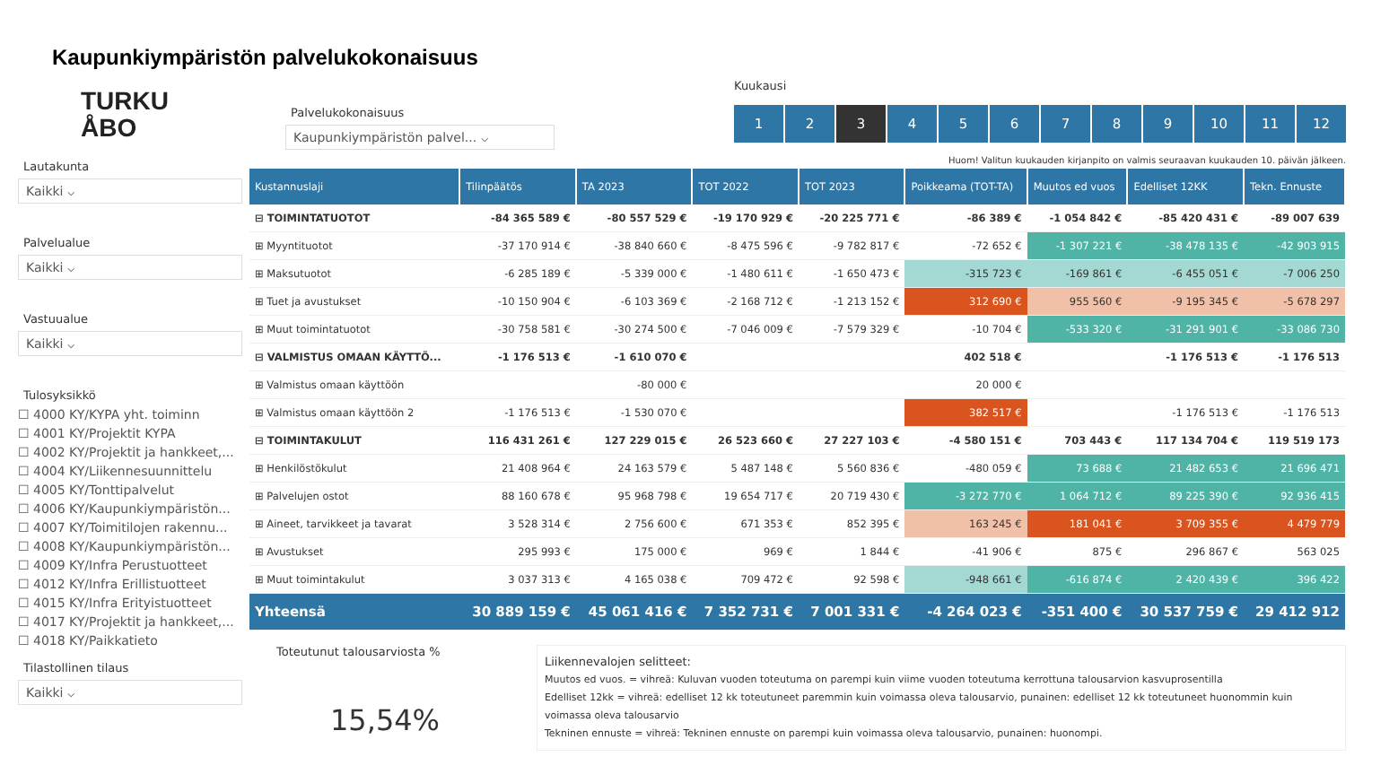Kaupunkiympäristön palvelukokonaisuus
TURKU
ÅBO
Lautakunta
Kaikki ⌵
Palvelualue
Kaikki ⌵
Vastuualue
Kaikki ⌵
Tulosyksikkö
☐ 4000 KY/KYPA yht. toiminn
☐ 4001 KY/Projektit KYPA
☐ 4002 KY/Projektit ja hankkeet,...
☐ 4004 KY/Liikennesuunnittelu
☐ 4005 KY/Tonttipalvelut
☐ 4006 KY/Kaupunkiympäristön...
☐ 4007 KY/Toimitilojen rakennu...
☐ 4008 KY/Kaupunkiympäristön...
☐ 4009 KY/Infra Perustuotteet
☐ 4012 KY/Infra Erillistuotteet
☐ 4015 KY/Infra Erityistuotteet
☐ 4017 KY/Projektit ja hankkeet,...
☐ 4018 KY/Paikkatieto
Tilastollinen tilaus
Kaikki ⌵
Palvelukokonaisuus
Kaupunkiympäristön palvel... ⌵
Kuukausi
123456789 10 11 12
Huom! Valitun kuukauden kirjanpito on valmis seuraavan kuukauden 10. päivän jälkeen.
| Kustannuslaji | Tilinpäätös | TA 2023 | TOT 2022 | TOT 2023 | Poikkeama (TOT-TA) | Muutos ed vuos | Edelliset 12KK | Tekn. Ennuste |
| --- | --- | --- | --- | --- | --- | --- | --- | --- |
| ⊟ TOIMINTATUOTOT | -84 365 589 € | -80 557 529 € | -19 170 929 € | -20 225 771 € | -86 389 € | -1 054 842 € | -85 420 431 € | -89 007 639 |
| ⊞ Myyntituotot | -37 170 914 € | -38 840 660 € | -8 475 596 € | -9 782 817 € | -72 652 € | -1 307 221 € | -38 478 135 € | -42 903 915 |
| ⊞ Maksutuotot | -6 285 189 € | -5 339 000 € | -1 480 611 € | -1 650 473 € | -315 723 € | -169 861 € | -6 455 051 € | -7 006 250 |
| ⊞ Tuet ja avustukset | -10 150 904 € | -6 103 369 € | -2 168 712 € | -1 213 152 € | 312 690 € | 955 560 € | -9 195 345 € | -5 678 297 |
| ⊞ Muut toimintatuotot | -30 758 581 € | -30 274 500 € | -7 046 009 € | -7 579 329 € | -10 704 € | -533 320 € | -31 291 901 € | -33 086 730 |
| ⊟ VALMISTUS OMAAN KÄYTTÖ... | -1 176 513 € | -1 610 070 € | | | 402 518 € | | -1 176 513 € | -1 176 513 |
| ⊞ Valmistus omaan käyttöön | | -80 000 € | | | 20 000 € | | | |
| ⊞ Valmistus omaan käyttöön 2 | -1 176 513 € | -1 530 070 € | | | 382 517 € | | -1 176 513 € | -1 176 513 |
| ⊟ TOIMINTAKULUT | 116 431 261 € | 127 229 015 € | 26 523 660 € | 27 227 103 € | -4 580 151 € | 703 443 € | 117 134 704 € | 119 519 173 |
| ⊞ Henkilöstökulut | 21 408 964 € | 24 163 579 € | 5 487 148 € | 5 560 836 € | -480 059 € | 73 688 € | 21 482 653 € | 21 696 471 |
| ⊞ Palvelujen ostot | 88 160 678 € | 95 968 798 € | 19 654 717 € | 20 719 430 € | -3 272 770 € | 1 064 712 € | 89 225 390 € | 92 936 415 |
| ⊞ Aineet, tarvikkeet ja tavarat | 3 528 314 € | 2 756 600 € | 671 353 € | 852 395 € | 163 245 € | 181 041 € | 3 709 355 € | 4 479 779 |
| ⊞ Avustukset | 295 993 € | 175 000 € | 969 € | 1 844 € | -41 906 € | 875 € | 296 867 € | 563 025 |
| ⊞ Muut toimintakulut | 3 037 313 € | 4 165 038 € | 709 472 € | 92 598 € | -948 661 € | -616 874 € | 2 420 439 € | 396 422 |
| Yhteensä | 30 889 159 € | 45 061 416 € | 7 352 731 € | 7 001 331 € | -4 264 023 € | -351 400 € | 30 537 759 € | 29 412 912 |
Toteutunut talousarviosta %
15,54%
Liikennevalojen selitteet:
Muutos ed vuos. = vihreä: Kuluvan vuoden toteutuma on parempi kuin viime vuoden toteutuma kerrottuna talousarvion kasvuprosentilla
Edelliset 12kk = vihreä: edelliset 12 kk toteutuneet paremmin kuin voimassa oleva talousarvio, punainen: edelliset 12 kk toteutuneet huonommin kuin voimassa oleva talousarvio
Tekninen ennuste = vihreä: Tekninen ennuste on parempi kuin voimassa oleva talousarvio, punainen: huonompi.